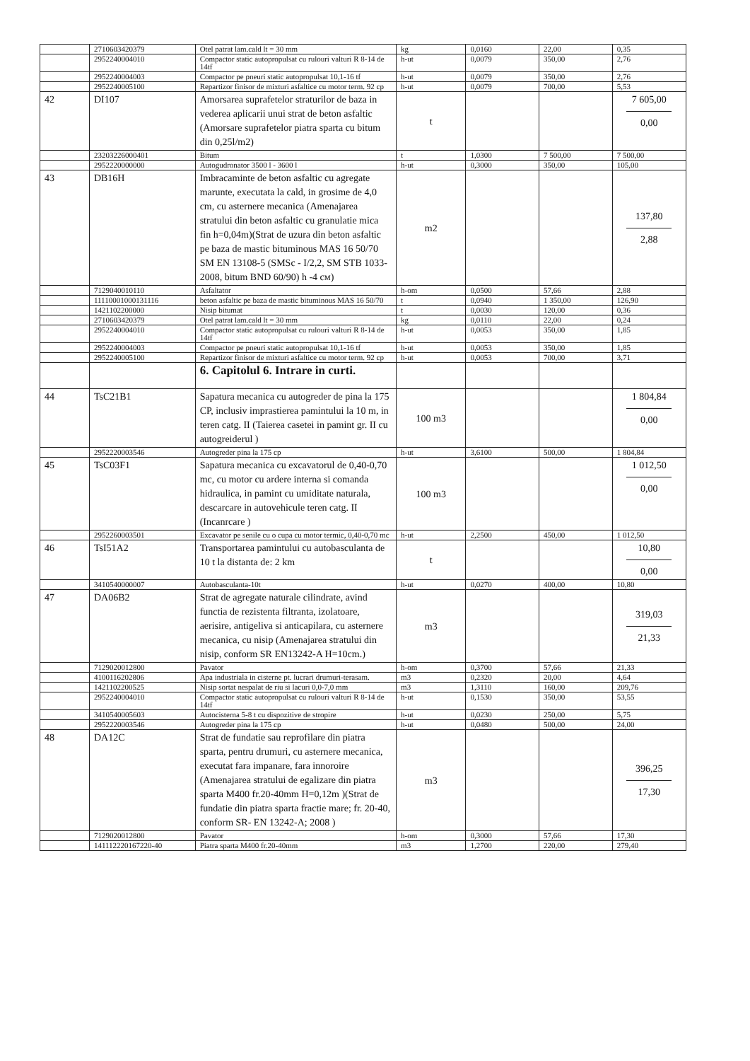| | 2710603420379 | Otel patrat lam.cald lt = 30 mm | kg | 0,0160 | 22,00 | 0,35 |
| | 2952240004010 | Compactor static autopropulsat cu rulouri valturi R 8-14 de 14tf | h-ut | 0,0079 | 350,00 | 2,76 |
| | 2952240004003 | Compactor pe pneuri static autopropulsat 10,1-16 tf | h-ut | 0,0079 | 350,00 | 2,76 |
| | 2952240005100 | Repartizor finisor de mixturi asfaltice cu motor term. 92 cp | h-ut | 0,0079 | 700,00 | 5,53 |
| 42 | DI107 | Amorsarea suprafetelor straturilor de baza in vederea aplicarii unui strat de beton asfaltic (Amorsare suprafetelor piatra sparta cu bitum din 0,25l/m2) | t | | | 7 605,00 0,00 |
| | 23203226000401 | Bitum | t | 1,0300 | 7 500,00 | 7 500,00 |
| | 2952220000000 | Autogudronator 3500 l - 3600 l | h-ut | 0,3000 | 350,00 | 105,00 |
| 43 | DB16H | Imbracaminte de beton asfaltic cu agregate marunte, executata la cald, in grosime de 4,0 cm, cu asternere mecanica (Amenajarea stratului din beton asfaltic cu granulatie mica fin h=0,04m)(Strat de uzura din beton asfaltic pe baza de mastic bituminous MAS 16 50/70 SM EN 13108-5 (SMSc - I/2,2, SM STB 1033-2008, bitum BND 60/90) h -4 см) | m2 | | | 137,80 2,88 |
| | 7129040010110 | Asfaltator | h-om | 0,0500 | 57,66 | 2,88 |
| | 11110001000131116 | beton asfaltic pe baza de mastic bituminous MAS 16 50/70 | t | 0,0940 | 1 350,00 | 126,90 |
| | 1421102200000 | Nisip bitumat | t | 0,0030 | 120,00 | 0,36 |
| | 2710603420379 | Otel patrat lam.cald lt = 30 mm | kg | 0,0110 | 22,00 | 0,24 |
| | 2952240004010 | Compactor static autopropulsat cu rulouri valturi R 8-14 de 14tf | h-ut | 0,0053 | 350,00 | 1,85 |
| | 2952240004003 | Compactor pe pneuri static autopropulsat 10,1-16 tf | h-ut | 0,0053 | 350,00 | 1,85 |
| | 2952240005100 | Repartizor finisor de mixturi asfaltice cu motor term. 92 cp | h-ut | 0,0053 | 700,00 | 3,71 |
| | | 6. Capitolul 6. Intrare in curti. | | | | |
| 44 | TsC21B1 | Sapatura mecanica cu autogreder de pina la 175 CP, inclusiv imprastierea pamintului la 10 m, in teren catg. II (Taierea casetei in pamint gr. II cu autogreiderul ) | 100 m3 | | | 1 804,84 0,00 |
| | 2952220003546 | Autogreder pina la 175 cp | h-ut | 3,6100 | 500,00 | 1 804,84 |
| 45 | TsC03F1 | Sapatura mecanica cu excavatorul de 0,40-0,70 mc, cu motor cu ardere interna si comanda hidraulica, in pamint cu umiditate naturala, descarcare in autovehicule teren catg. II (Incanrcare ) | 100 m3 | | | 1 012,50 0,00 |
| | 2952260003501 | Excavator pe senile cu o cupa cu motor termic, 0,40-0,70 mc | h-ut | 2,2500 | 450,00 | 1 012,50 |
| 46 | TsI51A2 | Transportarea pamintului cu autobasculanta de 10 t la distanta de: 2 km | t | | | 10,80 0,00 |
| | 3410540000007 | Autobasculanta-10t | h-ut | 0,0270 | 400,00 | 10,80 |
| 47 | DA06B2 | Strat de agregate naturale cilindrate, avind functia de rezistenta filtranta, izolatoare, aerisire, antigeliva si anticapilara, cu asternere mecanica, cu nisip (Amenajarea stratului din nisip, conform SR EN13242-A H=10cm.) | m3 | | | 319,03 21,33 |
| | 7129020012800 | Pavator | h-om | 0,3700 | 57,66 | 21,33 |
| | 4100116202806 | Apa industriala in cisterne pt. lucrari drumuri-terasam. | m3 | 0,2320 | 20,00 | 4,64 |
| | 1421102200525 | Nisip sortat nespalat de riu si lacuri 0,0-7,0 mm | m3 | 1,3110 | 160,00 | 209,76 |
| | 2952240004010 | Compactor static autopropulsat cu rulouri valturi R 8-14 de 14tf | h-ut | 0,1530 | 350,00 | 53,55 |
| | 3410540005603 | Autocisterna 5-8 t cu dispozitive de stropire | h-ut | 0,0230 | 250,00 | 5,75 |
| | 2952220003546 | Autogreder pina la 175 cp | h-ut | 0,0480 | 500,00 | 24,00 |
| 48 | DA12C | Strat de fundatie sau reprofilare din piatra sparta, pentru drumuri, cu asternere mecanica, executat fara impanare, fara innoroire (Amenajarea stratului de egalizare din piatra sparta M400 fr.20-40mm H=0,12m )(Strat de fundatie din piatra sparta fractie mare; fr. 20-40, conform SR- EN 13242-A; 2008 ) | m3 | | | 396,25 17,30 |
| | 7129020012800 | Pavator | h-om | 0,3000 | 57,66 | 17,30 |
| | 141112220167220-40 | Piatra sparta M400 fr.20-40mm | m3 | 1,2700 | 220,00 | 279,40 |